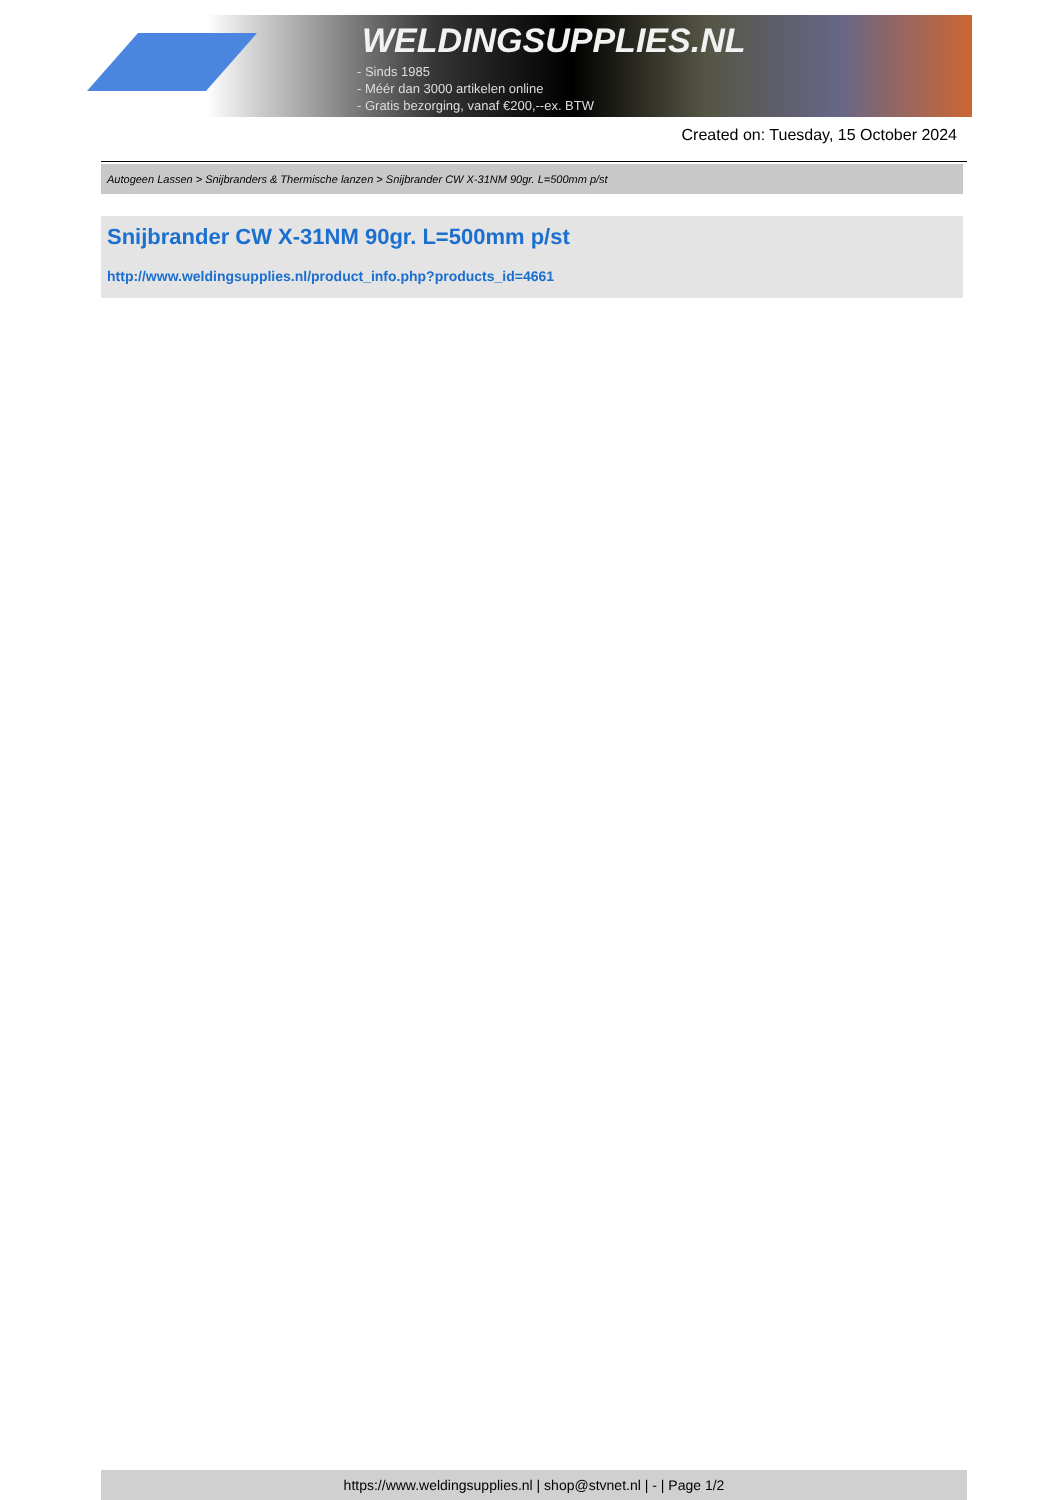WELDINGSUPPLIES.NL
- Sinds 1985
- Méér dan 3000 artikelen online
- Gratis bezorging, vanaf €200,--ex. BTW
Created on: Tuesday, 15 October 2024
Autogeen Lassen > Snijbranders & Thermische lanzen > Snijbrander CW X-31NM 90gr. L=500mm p/st
Snijbrander CW X-31NM 90gr. L=500mm p/st
http://www.weldingsupplies.nl/product_info.php?products_id=4661
https://www.weldingsupplies.nl | shop@stvnet.nl | - | Page 1/2